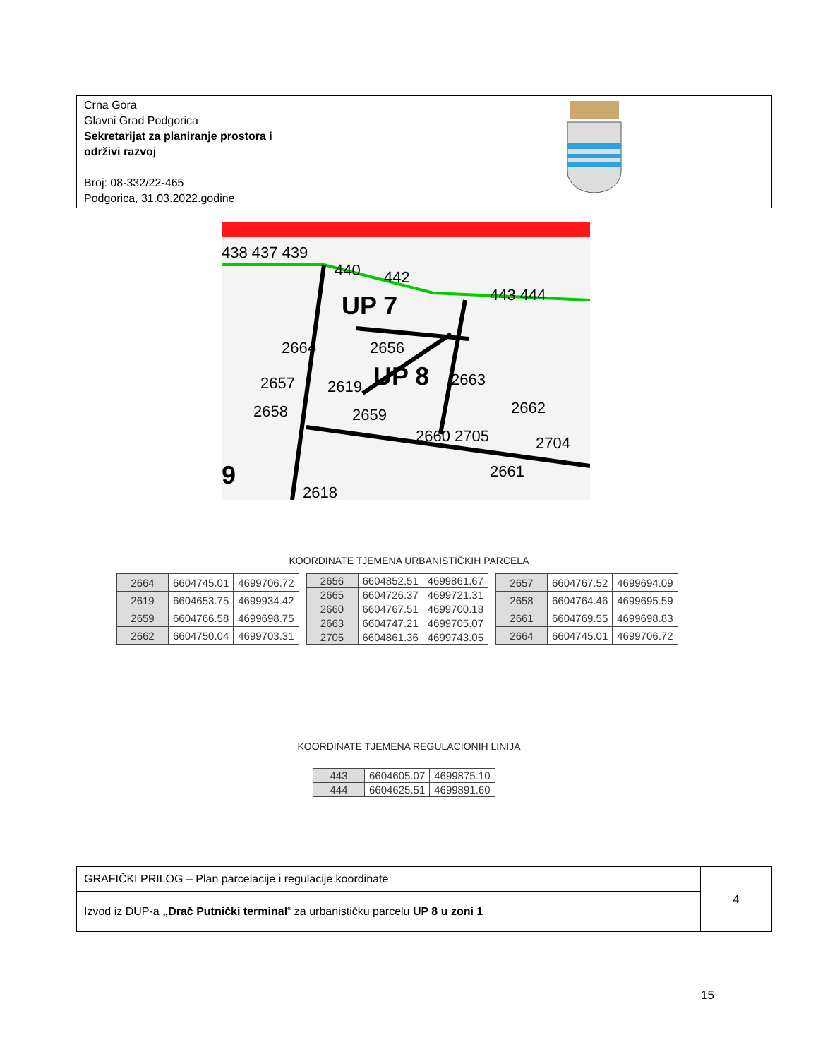| Crna Gora Glavni Grad Podgorica Sekretarijat za planiranje prostora i održivi razvoj Broj: 08-332/22-465 Podgorica, 31.03.2022.godine | |
UP 7
UP 8
9
438 437 439
440
442
443 444
2664
2656
2657
2619
2663
2658
2659
2662
2660 2705
2704
2661
2618
KOORDINATE TJEMENA URBANISTIČKIH PARCELA
| 2664 | 6604745.01 | 4699706.72 |
| 2619 | 6604653.75 | 4699934.42 |
| 2659 | 6604766.58 | 4699698.75 |
| 2662 | 6604750.04 | 4699703.31 |
| 2656 | 6604852.51 | 4699861.67 |
| 2665 | 6604726.37 | 4699721.31 |
| 2660 | 6604767.51 | 4699700.18 |
| 2663 | 6604747.21 | 4699705.07 |
| 2705 | 6604861.36 | 4699743.05 |
| 2657 | 6604767.52 | 4699694.09 |
| 2658 | 6604764.46 | 4699695.59 |
| 2661 | 6604769.55 | 4699698.83 |
| 2664 | 6604745.01 | 4699706.72 |
KOORDINATE TJEMENA REGULACIONIH LINIJA
| 443 | 6604605.07 | 4699875.10 |
| 444 | 6604625.51 | 4699891.60 |
| GRAFIČKI PRILOG – Plan parcelacije i regulacije koordinate | 4 |
| Izvod iz DUP-a „Drač Putnički terminal “ za urbanističku parcelu UP 8 u zoni 1 | |
15